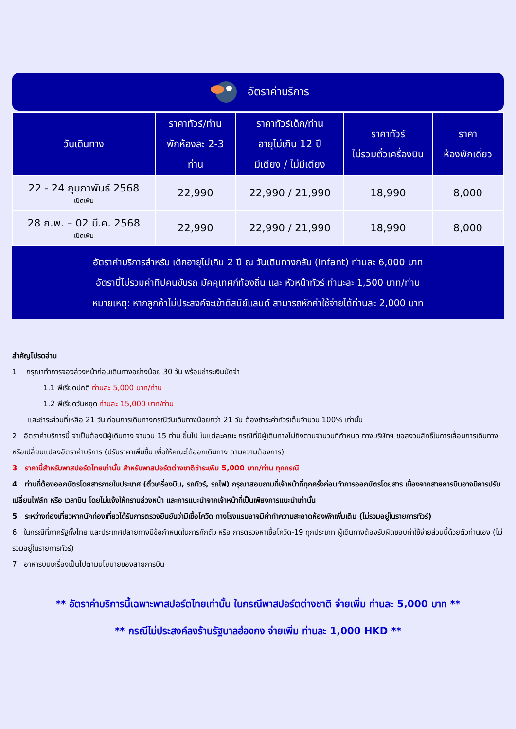อัตราค่าบริการ
| วันเดินทาง | ราคาทัวร์/ท่าน พักห้องละ 2-3 ท่าน | ราคาทัวร์เด็ก/ท่าน อายุไม่เกิน 12 ปี มีเตียง / ไม่มีเตียง | ราคาทัวร์ ไม่รวมตั๋วเครื่องบิน | ราคา ห้องพักเดี่ยว |
| --- | --- | --- | --- | --- |
| 22 - 24 กุมภาพันธ์ 2568 เปิดเพิ่ม | 22,990 | 22,990 / 21,990 | 18,990 | 8,000 |
| 28 ก.พ. – 02 มี.ค. 2568 เปิดเพิ่ม | 22,990 | 22,990 / 21,990 | 18,990 | 8,000 |
อัตราค่าบริการสำหรับ เด็กอายุไม่เกิน 2 ปี ณ วันเดินทางกลับ (Infant) ท่านละ 6,000 บาท
อัตรานี้ไม่รวมค่าทิปคนขับรถ มัคคุเทศก์ท้องถิ่น และ หัวหน้าทัวร์ ท่านะละ 1,500 บาท/ท่าน
หมายเหตุ: หากลูกค้าไม่ประสงค์จะเข้าดิสนีย์แลนด์ สามารถหักค่าใช้จ่ายได้ท่านละ 2,000 บาท
สำคัญโปรดอ่าน
1. กรุณาทำการจองล่วงหน้าก่อนเดินทางอย่างน้อย 30 วัน พร้อมชำระเงินมัดจำ
1.1 พีเรียดปกติ ท่านละ 5,000 บาท/ท่าน
1.2 พีเรียดวันหยุด ท่านละ 15,000 บาท/ท่าน
และชำระส่วนที่เหลือ 21 วัน ก่อนการเดินทางกรณีวันเดินทางน้อยกว่า 21 วัน ต้องชำระค่าทัวร์เต็มจำนวน 100% เท่านั้น
2 อัตราค่าบริการนี้ จำเป็นต้องมีผู้เดินทาง จำนวน 15 ท่าน ขึ้นไป ในแต่ละคณะ กรณีที่มีผู้เดินทางไม่ถึงตามจำนวนที่กำหนด ทางบริษัทฯ ขอสงวนสิทธิ์ในการเลื่อนการเดินทาง หรือเปลี่ยนแปลงอัตราค่าบริการ (ปรับราคาเพิ่มขึ้น เพื่อให้คณะได้ออกเดินทาง ตามความต้องการ)
3 ราคานี้สำหรับพาสปอร์ตไทยเท่านั้น สำหรับพาสปอร์ตต่างชาติชำระเพิ่ม 5,000 บาท/ท่าน ทุกกรณี
4 ท่านที่ต้องออกบัตรโดยสารภายในประเทศ (ตั๋วเครื่องบิน, รถทัวร์, รถไฟ) กรุณาสอบถามที่เจ้าหน้าที่ทุกครั้งก่อนทำการออกบัตรโดยสาร เนื่องจากสายการบินอาจมีการปรับเปลี่ยนไฟล์ท หรือ เวลาบิน โดยไม่แจ้งให้ทราบล่วงหน้า และการแนะนำจากเจ้าหน้าที่เป็นเพียงการแนะนำเท่านั้น
5 ระหว่างท่องเที่ยวหากนักท่องเที่ยวได้รับการตรวจยืนยันว่ามีเชื้อโควิด ทางโรงแรมอาจมีค่าทำความสะอาดห้องพักเพิ่มเติม (ไม่รวมอยู่ในรายการทัวร์)
6 ในกรณีที่ภาครัฐทั้งไทย และประเทศปลายทางมีข้อกำหนดในการกักตัว หรือ การตรวจหาเชื้อโควิด-19 ทุกประเภท ผู้เดินทางต้องรับผิดชอบค่าใช้จ่ายส่วนนี้ด้วยตัวท่านเอง (ไม่รวมอยู่ในรายการทัวร์)
7 อาหารบนเครื่องเป็นไปตามนโยบายของสายการบิน
** อัตราค่าบริการนี้เฉพาะพาสปอร์ตไทยเท่านั้น ในกรณีพาสปอร์ตต่างชาติ จ่ายเพิ่ม ท่านละ 5,000 บาท **
** กรณีไม่ประสงค์ลงร้านรัฐบาลฮ่องกง จ่ายเพิ่ม ท่านละ 1,000 HKD **